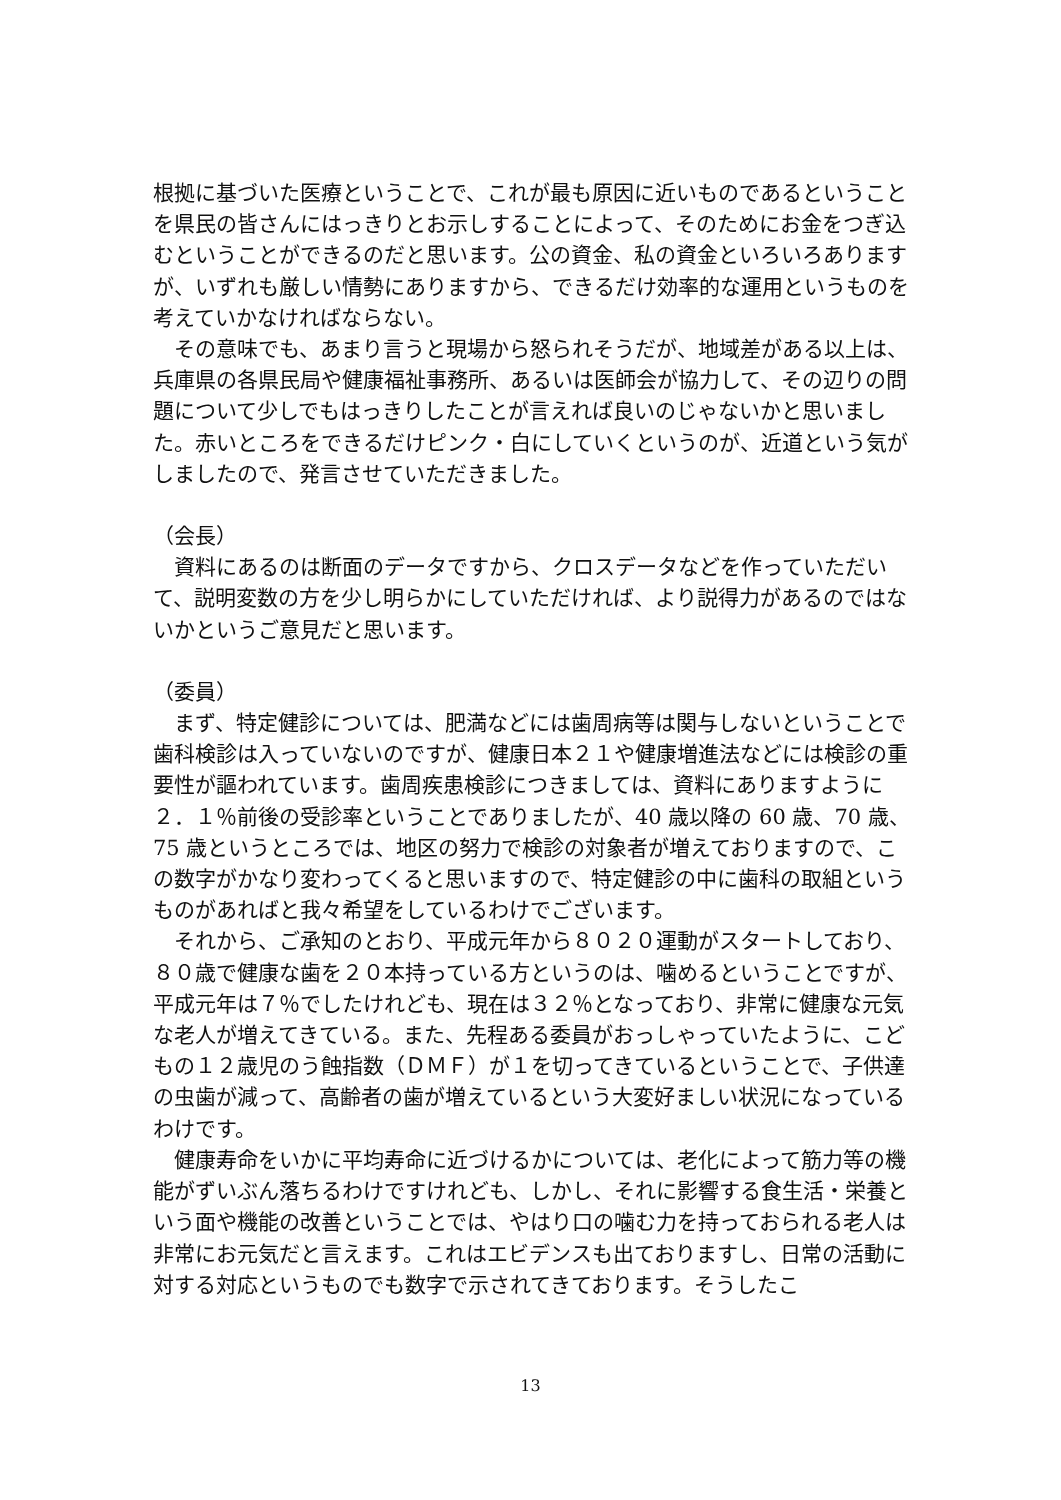根拠に基づいた医療ということで、これが最も原因に近いものであるということを県民の皆さんにはっきりとお示しすることによって、そのためにお金をつぎ込むということができるのだと思います。公の資金、私の資金といろいろありますが、いずれも厳しい情勢にありますから、できるだけ効率的な運用というものを考えていかなければならない。
　その意味でも、あまり言うと現場から怒られそうだが、地域差がある以上は、兵庫県の各県民局や健康福祉事務所、あるいは医師会が協力して、その辺りの問題について少しでもはっきりしたことが言えれば良いのじゃないかと思いました。赤いところをできるだけピンク・白にしていくというのが、近道という気がしましたので、発言させていただきました。
（会長）
　資料にあるのは断面のデータですから、クロスデータなどを作っていただいて、説明変数の方を少し明らかにしていただければ、より説得力があるのではないかというご意見だと思います。
（委員）
　まず、特定健診については、肥満などには歯周病等は関与しないということで歯科検診は入っていないのですが、健康日本２１や健康増進法などには検診の重要性が謳われています。歯周疾患検診につきましては、資料にありますように２．１％前後の受診率ということでありましたが、40 歳以降の 60 歳、70 歳、75 歳というところでは、地区の努力で検診の対象者が増えておりますので、この数字がかなり変わってくると思いますので、特定健診の中に歯科の取組というものがあればと我々希望をしているわけでございます。
　それから、ご承知のとおり、平成元年から８０２０運動がスタートしており、８０歳で健康な歯を２０本持っている方というのは、噛めるということですが、平成元年は７％でしたけれども、現在は３２％となっており、非常に健康な元気な老人が増えてきている。また、先程ある委員がおっしゃっていたように、こどもの１２歳児のう蝕指数（ＤＭＦ）が１を切ってきているということで、子供達の虫歯が減って、高齢者の歯が増えているという大変好ましい状況になっているわけです。
　健康寿命をいかに平均寿命に近づけるかについては、老化によって筋力等の機能がずいぶん落ちるわけですけれども、しかし、それに影響する食生活・栄養という面や機能の改善ということでは、やはり口の噛む力を持っておられる老人は非常にお元気だと言えます。これはエビデンスも出ておりますし、日常の活動に対する対応というものでも数字で示されてきております。そうしたこ
13